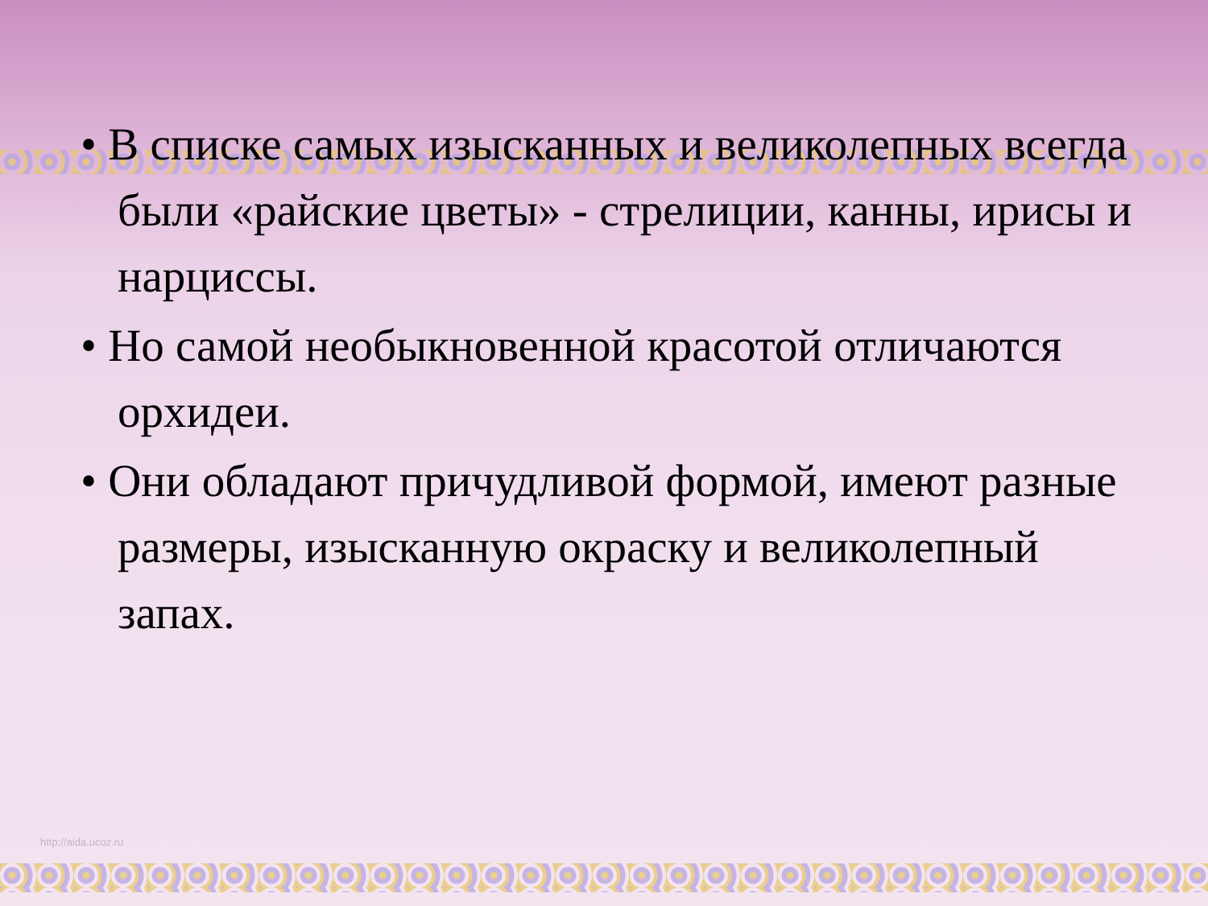• В списке самых изысканных и великолепных всегда были «райские цветы» - стрелиции, канны, ирисы и нарциссы.
• Но самой необыкновенной красотой отличаются орхидеи.
• Они обладают причудливой формой, имеют разные размеры, изысканную окраску и великолепный запах.
http://aida.ucoz.ru